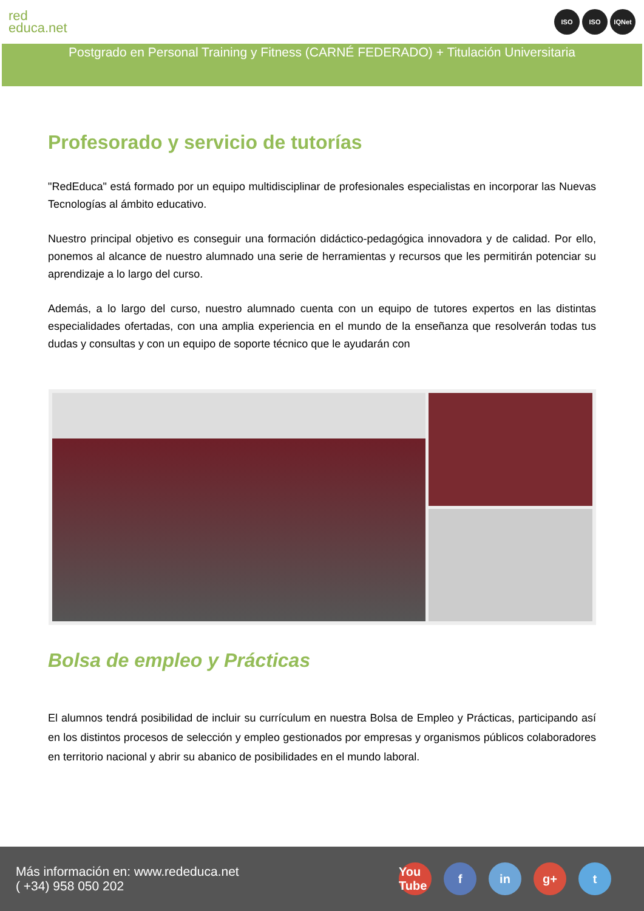red
educa.net
ISO ISO IQNet
Postgrado en Personal Training y Fitness (CARNÉ FEDERADO) + Titulación Universitaria
Profesorado y servicio de tutorías
"RedEduca" está formado por un equipo multidisciplinar de profesionales especialistas en incorporar las Nuevas Tecnologías al ámbito educativo.
Nuestro principal objetivo es conseguir una formación didáctico-pedagógica innovadora y de calidad. Por ello, ponemos al alcance de nuestro alumnado una serie de herramientas y recursos que les permitirán potenciar su aprendizaje a lo largo del curso.
Además, a lo largo del curso, nuestro alumnado cuenta con un equipo de tutores expertos en las distintas especialidades ofertadas, con una amplia experiencia en el mundo de la enseñanza que resolverán todas tus dudas y consultas y con un equipo de soporte técnico que le ayudarán con
Bolsa de empleo y Prácticas
El alumnos tendrá posibilidad de incluir su currículum en nuestra Bolsa de Empleo y Prácticas, participando así en los distintos procesos de selección y empleo gestionados por empresas y organismos públicos colaboradores en territorio nacional y abrir su abanico de posibilidades en el mundo laboral.
Más información en: www.rededuca.net
( +34) 958 050 202
You Tube f in g+ t